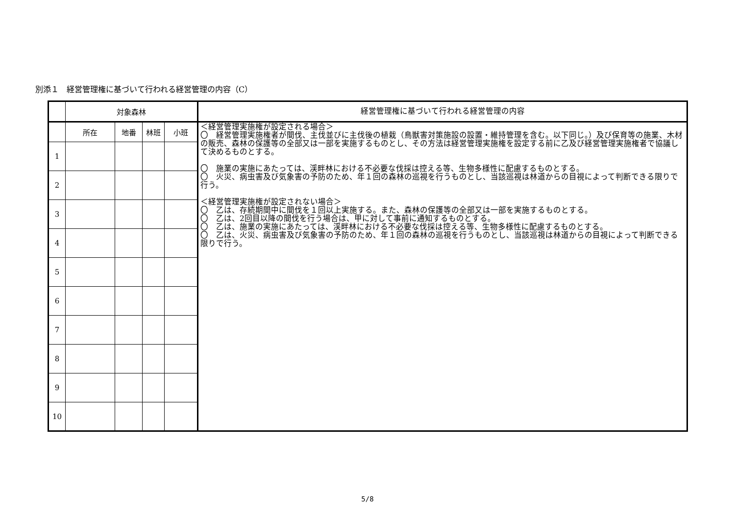別添１　経営管理権に基づいて行われる経営管理の内容（C）
| | 対象森林 | | | | 経営管理権に基づいて行われる経営管理の内容 |
| --- | --- | --- | --- | --- | --- |
| | 所在 | 地番 | 林班 | 小班 | ＜経営管理実施権が設定される場合＞ 〇 経営管理実施権者が間伐、主伐並びに主伐後の植栽（鳥獣害対策施設の設置・維持管理を含む。以下同じ。）及び保育等の施業、木材の販売、森林の保護等の全部又は一部を実施するものとし、その方法は経営管理実施権を設定する前に乙及び経営管理実施権者で協議して決めるものとする。 〇 施業の実施にあたっては、渓畔林における不必要な伐採は控える等、生物多様性に配慮するものとする。 〇 火災、病虫害及び気象害の予防のため、年１回の森林の巡視を行うものとし、当該巡視は林道からの目視によって判断できる限りで行う。 ＜経営管理実施権が設定されない場合＞ 〇 乙は、存続期間中に間伐を１回以上実施する。また、森林の保護等の全部又は一部を実施するものとする。 〇 乙は、2回目以降の間伐を行う場合は、甲に対して事前に通知するものとする。 〇 乙は、施業の実施にあたっては、渓畔林における不必要な伐採は控える等、生物多様性に配慮するものとする。 〇 乙は、火災、病虫害及び気象害の予防のため、年１回の森林の巡視を行うものとし、当該巡視は林道からの目視によって判断できる限りで行う。 |
| 1 | | | | | |
| 2 | | | | | |
| 3 | | | | | |
| 4 | | | | | |
| 5 | | | | | |
| 6 | | | | | |
| 7 | | | | | |
| 8 | | | | | |
| 9 | | | | | |
| 10 | | | | | |
5/8